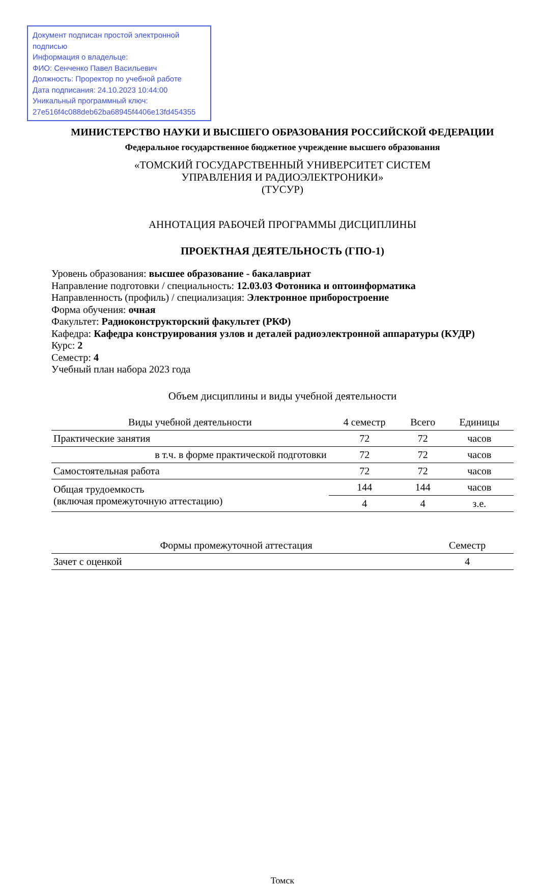Документ подписан простой электронной подписью
Информация о владельце:
ФИО: Сенченко Павел Васильевич
Должность: Проректор по учебной работе
Дата подписания: 24.10.2023 10:44:00
Уникальный программный ключ:
27e516f4c088deb62ba68945f4406e13fd454355
МИНИСТЕРСТВО НАУКИ И ВЫСШЕГО ОБРАЗОВАНИЯ РОССИЙСКОЙ ФЕДЕРАЦИИ
Федеральное государственное бюджетное учреждение высшего образования
«ТОМСКИЙ ГОСУДАРСТВЕННЫЙ УНИВЕРСИТЕТ СИСТЕМ
УПРАВЛЕНИЯ И РАДИОЭЛЕКТРОНИКИ»
(ТУСУР)
АННОТАЦИЯ РАБОЧЕЙ ПРОГРАММЫ ДИСЦИПЛИНЫ
ПРОЕКТНАЯ ДЕЯТЕЛЬНОСТЬ (ГПО-1)
Уровень образования: высшее образование - бакалавриат
Направление подготовки / специальность: 12.03.03 Фотоника и оптоинформатика
Направленность (профиль) / специализация: Электронное приборостроение
Форма обучения: очная
Факультет: Радиоконструкторский факультет (РКФ)
Кафедра: Кафедра конструирования узлов и деталей радиоэлектронной аппаратуры (КУДР)
Курс: 2
Семестр: 4
Учебный план набора 2023 года
Объем дисциплины и виды учебной деятельности
| Виды учебной деятельности | 4 семестр | Всего | Единицы |
| --- | --- | --- | --- |
| Практические занятия | 72 | 72 | часов |
| в т.ч. в форме практической подготовки | 72 | 72 | часов |
| Самостоятельная работа | 72 | 72 | часов |
| Общая трудоемкость (включая промежуточную аттестацию) | 144 | 144 | часов |
| | 4 | 4 | з.е. |
| Формы промежуточной аттестация | Семестр |
| --- | --- |
| Зачет с оценкой | 4 |
Томск